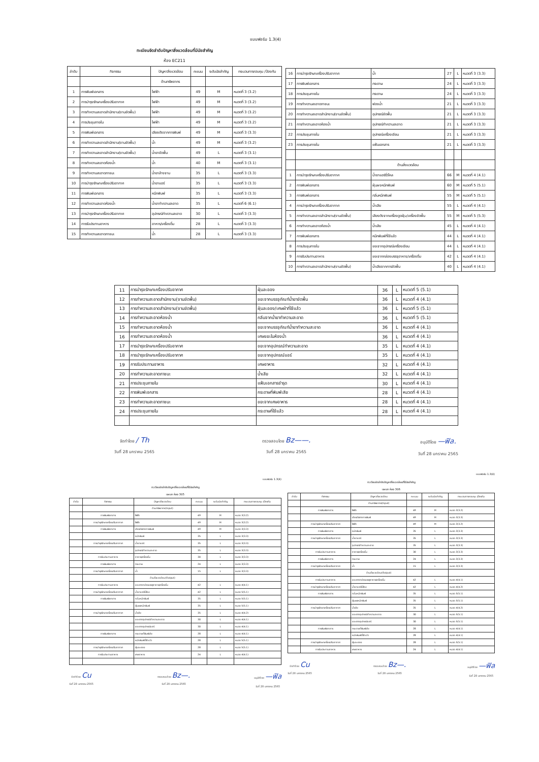แบบฟอร์ม 1.3(4)
ทะเบียนจัดลำดับปัญหาสิ่งแวดล้อมที่มีนัยสำคัญ
ห้อง EC211
| ลำดับ | กิจกรรม | ปัญหาสิ่งแวดล้อม | คะแนน | ระดับนัยสำคัญ | กระบวนการควบคุม /ป้องกัน |
| --- | --- | --- | --- | --- | --- |
| | | ด้านทรัพยากร | | | |
| 1 | การพิมพ์เอกสาร | ไฟฟ้า | 49 | M | หมวดที่ 3 (3.2) |
| 2 | การบำรุงรักษาเครื่องปรับอากาศ | ไฟฟ้า | 49 | M | หมวดที่ 3 (3.2) |
| 3 | การทำความสะอาดสำนักงาน(งานขัดพื้น) | ไฟฟ้า | 49 | M | หมวดที่ 3 (3.2) |
| 4 | การประชุมภายใน | ไฟฟ้า | 49 | M | หมวดที่ 3 (3.2) |
| 5 | การพิมพ์เอกสาร | เสียงดังจากการพิมพ์ | 49 | M | หมวดที่ 3 (3.3) |
| 6 | การทำความสะอาดสำนักงาน(งานขัดพื้น) | น้ำ | 49 | M | หมวดที่ 3 (3.2) |
| 7 | การทำความสะอาดสำนักงาน(งานขัดพื้น) | น้ำยาขัดพื้น | 49 | L | หมวดที่ 3 (3.1) |
| 8 | การทำความสะอาดห้องน้ำ | น้ำ | 40 | M | หมวดที่ 3 (3.1) |
| 9 | การทำความสะอาดภาชนะ | น้ำยาล้างจาน | 35 | L | หมวดที่ 3 (3.3) |
| 10 | การบำรุงรักษาเครื่องปรับอากาศ | น้ำยาแอร์ | 35 | L | หมวดที่ 3 (3.3) |
| 11 | การพิมพ์เอกสาร | หมึกพิมพ์ | 35 | L | หมวดที่ 3 (3.3) |
| 12 | การทำความสะอาดห้องน้ำ | น้ำยาทำความสะอาด | 35 | L | หมวดที่ 6 (6.1) |
| 13 | การบำรุงรักษาเครื่องปรับอากาศ | อุปกรณ์ทำความสะอาด | 30 | L | หมวดที่ 3 (3.3) |
| 14 | การรับประทานอาหาร | อาหาร/เครื่องดื่ม | 28 | L | หมวดที่ 3 (3.3) |
| 15 | การทำความสะอาดภาชนะ | น้ำ | 28 | L | หมวดที่ 3 (3.3) |
| 16 | การบำรุงรักษาเครื่องปรับอากาศ | น้ำ | 27 | L | หมวดที่ 3 (3.3) |
| 17 | การพิมพ์เอกสาร | กระดาษ | 24 | L | หมวดที่ 3 (3.3) |
| 18 | การประชุมภายใน | กระดาษ | 24 | L | หมวดที่ 3 (3.3) |
| 19 | การทำความสะอาดภาชนะ | ฟองน้ำ | 21 | L | หมวดที่ 3 (3.3) |
| 20 | การทำความสะอาดสำนักงาน(งานขัดพื้น) | อุปกรณ์ขัดพื้น | 21 | L | หมวดที่ 3 (3.3) |
| 21 | การทำความสะอาดห้องน้ำ | อุปกรณ์ทำความสะอาด | 21 | L | หมวดที่ 3 (3.3) |
| 22 | การประชุมภายใน | อุปกรณ์เครื่องเขียน | 21 | L | หมวดที่ 3 (3.3) |
| 23 | การประชุมภายใน | แฟ้มเอกสาร | 21 | L | หมวดที่ 3 (3.3) |
| | | ด้านสิ่งแวดล้อม | | | |
| 1 | การบำรุงรักษาเครื่องปรับอากาศ | น้ำยาแอร์รั่วไหล | 66 | M | หมวดที่ 4 (4.1) |
| 2 | การพิมพ์เอกสาร | ฝุ่นผงหมึกพิมพ์ | 60 | M | หมวดที่ 5 (5.1) |
| 3 | การพิมพ์เอกสาร | กลิ่นหมึกพิมพ์ | 55 | M | หมวดที่ 5 (5.1) |
| 4 | การบำรุงรักษาเครื่องปรับอากาศ | น้ำเสีย | 55 | L | หมวดที่ 4 (4.1) |
| 5 | การทำความสะอาดสำนักงาน(งานขัดพื้น) | เสียงดังจากเครื่องดูดฝุ่น/เครื่องขัดพื้น | 55 | M | หมวดที่ 5 (5.3) |
| 6 | การทำความสะอาดห้องน้ำ | น้ำเสีย | 45 | L | หมวดที่ 4 (4.1) |
| 7 | การพิมพ์เอกสาร | หมึกพิมพ์ที่ใช้แล้ว | 44 | L | หมวดที่ 4 (4.1) |
| 8 | การประชุมภายใน | ขยะจากอุปกรณ์เครื่องเขียน | 44 | L | หมวดที่ 4 (4.1) |
| 9 | การรับประทานอาหาร | ขยะจากกล่องบรรจุอาหาร/เครื่องดื่ม | 42 | L | หมวดที่ 4 (4.1) |
| 10 | การทำความสะอาดสำนักงาน(งานขัดพื้น) | น้ำเสียจากการขัดพื้น | 40 | L | หมวดที่ 4 (4.1) |
| 11 | การบำรุงรักษาเครื่องปรับอากาศ | ฝุ่นละออง | 36 | L | หมวดที่ 5 (5.1) |
| 12 | การทำความสะอาดสำนักงาน(งานขัดพื้น) | ขยะจากบรรจุภัณฑ์น้ำยาขัดพื้น | 36 | L | หมวดที่ 4 (4.1) |
| 13 | การทำความสะอาดสำนักงาน(งานขัดพื้น) | ฝุ่นละออง/เศษผ้าที่ใช้แล้ว | 36 | L | หมวดที่ 5 (5.1) |
| 14 | การทำความสะอาดห้องน้ำ | กลิ่นจากน้ำยาทำความสะอาด | 36 | L | หมวดที่ 5 (5.1) |
| 15 | การทำความสะอาดห้องน้ำ | ขยะจากบรรจุภัณฑ์น้ำยาทำความสะอาด | 36 | L | หมวดที่ 4 (4.1) |
| 16 | การทำความสะอาดห้องน้ำ | เศษขยะในห้องน้ำ | 36 | L | หมวดที่ 4 (4.1) |
| 17 | การบำรุงรักษาเครื่องปรับอากาศ | ขยะจากอุปกรณ์ทำความสะอาด | 35 | L | หมวดที่ 4 (4.1) |
| 18 | การบำรุงรักษาเครื่องปรับอากาศ | ขยะจากอุปกรณ์แอร์ | 35 | L | หมวดที่ 4 (4.1) |
| 19 | การรับประทานอาหาร | เศษอาหาร | 32 | L | หมวดที่ 4 (4.1) |
| 20 | การทำความสะอาดภาชนะ | น้ำเสีย | 32 | L | หมวดที่ 4 (4.1) |
| 21 | การประชุมภายใน | แฟ้มเอกสารชำรุด | 30 | L | หมวดที่ 4 (4.1) |
| 22 | การพิมพ์เอกสาร | กระดาษที่พิมพ์เสีย | 28 | L | หมวดที่ 4 (4.1) |
| 23 | การทำความสะอาดภาชนะ | ขยะจากเศษอาหาร | 28 | L | หมวดที่ 4 (4.1) |
| 24 | การประชุมภายใน | กระดาษที่ใช้แล้ว | 28 | L | หมวดที่ 4 (4.1) |
จัดทำโดย / Th
วันที่ 28 มกราคม 2565
ตรวจสอบโดย Bz——.
วันที่ 28 มกราคม 2565
อนุมัติโดย —ฟิล.
วันที่ 28 มกราคม 2565
แบบฟอร์ม 1.3(4)
ทะเบียนจัดลำดับปัญหาสิ่งแวดล้อมที่มีนัยสำคัญ
แผนก ห้อง 305
| ลำดับ | กิจกรรม | ปัญหาสิ่งแวดล้อม | คะแนน | ระดับนัยสำคัญ | กระบวนการควบคุม /ป้องกัน |
| --- | --- | --- | --- | --- | --- |
| | | ด้านทรัพยากร(Input) | | | |
| | การพิมพ์เอกสาร | ไฟฟ้า | 49 | M | หมวด 3(3.2) |
| | การบำรุงรักษาเครื่องปรับอากาศ | ไฟฟ้า | 49 | M | หมวด 3(3.2) |
| | การพิมพ์เอกสาร | เสียงดังจากการพิมพ์ | 49 | M | หมวด 3(3.3) |
| | | หมึกพิมพ์ | 35 | L | หมวด 3(3.3) |
| | การบำรุงรักษาเครื่องปรับอากาศ | น้ำยาแอร์ | 35 | L | หมวด 3(3.3) |
| | | อุปกรณ์ทำความสะอาด | 35 | L | หมวด 3(3.3) |
| | การรับประทานอาหาร | อาหาร/เครื่องดื่ม | 30 | L | หมวด 3(3.3) |
| | การพิมพ์เอกสาร | กระดาษ | 24 | L | หมวด 3(3.3) |
| | การบำรุงรักษาเครื่องปรับอากาศ | น้ำ | 15 | L | หมวด 3(3.3) |
| | | ด้านสิ่งแวดล้อม(Output) | | | |
| | การรับประทานอาหาร | ขยะจากกล่องบรรจุอาหาร/เครื่องดื่ม | 42 | L | หมวด 4(4.1) |
| | การบำรุงรักษาเครื่องปรับอากาศ | น้ำยาแอร์รั่วไหล | 42 | L | หมวด 5(5.1) |
| | การพิมพ์เอกสาร | กลิ่นหมึกพิมพ์ | 35 | L | หมวด 5(5.1) |
| | | ฝุ่นผงหมึกพิมพ์ | 35 | L | หมวด 5(5.1) |
| | การบำรุงรักษาเครื่องปรับอากาศ | น้ำเสีย | 35 | L | หมวด 4(4.2) |
| | | ขยะจากอุปกรณ์ทำความสะอาด | 30 | L | หมวด 4(4.1) |
| | | ขยะจากอุปกรณ์แอร์ | 30 | L | หมวด 4(4.1) |
| | การพิมพ์เอกสาร | กระดาษที่พิมพ์เสีย | 28 | L | หมวด 4(4.1) |
| | | หมึกพิมพ์ที่ใช้แล้ว | 28 | L | หมวด 5(5.1) |
| | การบำรุงรักษาเครื่องปรับอากาศ | ฝุ่นละออง | 28 | L | หมวด 5(5.1) |
| | การรับประทานอาหาร | เศษอาหาร | 24 | L | หมวด 4(4.1) |
จัดทำโดย Cu
วันที่ 28 มกราคม 2565
ตรวจสอบโดย Bz—.
วันที่ 28 มกราคม 2565
อนุมัติโดย —ฟิล
วันที่ 28 มกราคม 2565
แบบฟอร์ม 1.3(4)
ทะเบียนจัดลำดับปัญหาสิ่งแวดล้อมที่มีนัยสำคัญ
แผนก ห้อง 306
| ลำดับ | กิจกรรม | ปัญหาสิ่งแวดล้อม | คะแนน | ระดับนัยสำคัญ | กระบวนการควบคุม /ป้องกัน |
| --- | --- | --- | --- | --- | --- |
| | | ด้านทรัพยากร(Input) | | | |
| | การพิมพ์เอกสาร | ไฟฟ้า | 49 | M | หมวด 3(3.2) |
| | | เสียงดังจากการพิมพ์ | 49 | M | หมวด 3(3.3) |
| | การบำรุงรักษาเครื่องปรับอากาศ | ไฟฟ้า | 49 | M | หมวด 3(3.2) |
| | การพิมพ์เอกสาร | หมึกพิมพ์ | 35 | L | หมวด 3(3.3) |
| | การบำรุงรักษาเครื่องปรับอากาศ | น้ำยาแอร์ | 35 | L | หมวด 3(3.3) |
| | | อุปกรณ์ทำความสะอาด | 35 | L | หมวด 3(3.3) |
| | การรับประทานอาหาร | อาหาร/เครื่องดื่ม | 30 | L | หมวด 3(3.3) |
| | การพิมพ์เอกสาร | กระดาษ | 24 | L | หมวด 3(3.3) |
| | การบำรุงรักษาเครื่องปรับอากาศ | น้ำ | 15 | L | หมวด 3(3.3) |
| | | ด้านสิ่งแวดล้อม(Output) | | | |
| | การรับประทานอาหาร | ขยะจากกล่องบรรจุอาหาร/เครื่องดื่ม | 42 | L | หมวด 4(4.1) |
| | การบำรุงรักษาเครื่องปรับอากาศ | น้ำยาแอร์รั่วไหล | 42 | L | หมวด 4(4.2) |
| | การพิมพ์เอกสาร | กลิ่นหมึกพิมพ์ | 35 | L | หมวด 5(5.1) |
| | | ฝุ่นผงหมึกพิมพ์ | 35 | L | หมวด 5(5.1) |
| | การบำรุงรักษาเครื่องปรับอากาศ | น้ำเสีย | 35 | L | หมวด 4(4.2) |
| | | ขยะจากอุปกรณ์ทำความสะอาด | 30 | L | หมวด 5(5.1) |
| | | ขยะจากอุปกรณ์แอร์ | 30 | L | หมวด 5(5.1) |
| | การพิมพ์เอกสาร | กระดาษที่พิมพ์เสีย | 28 | L | หมวด 4(4.1) |
| | | หมึกพิมพ์ที่ใช้แล้ว | 28 | L | หมวด 4(4.1) |
| | การบำรุงรักษาเครื่องปรับอากาศ | ฝุ่นละออง | 28 | L | หมวด 5(5.1) |
| | การรับประทานอาหาร | เศษอาหาร | 24 | L | หมวด 4(4.1) |
จัดทำโดย Cu
วันที่ 28 มกราคม 2565
ตรวจสอบโดย Bz—.
วันที่ 28 มกราคม 2565
อนุมัติโดย —ฟิล
วันที่ 28 มกราคม 2565